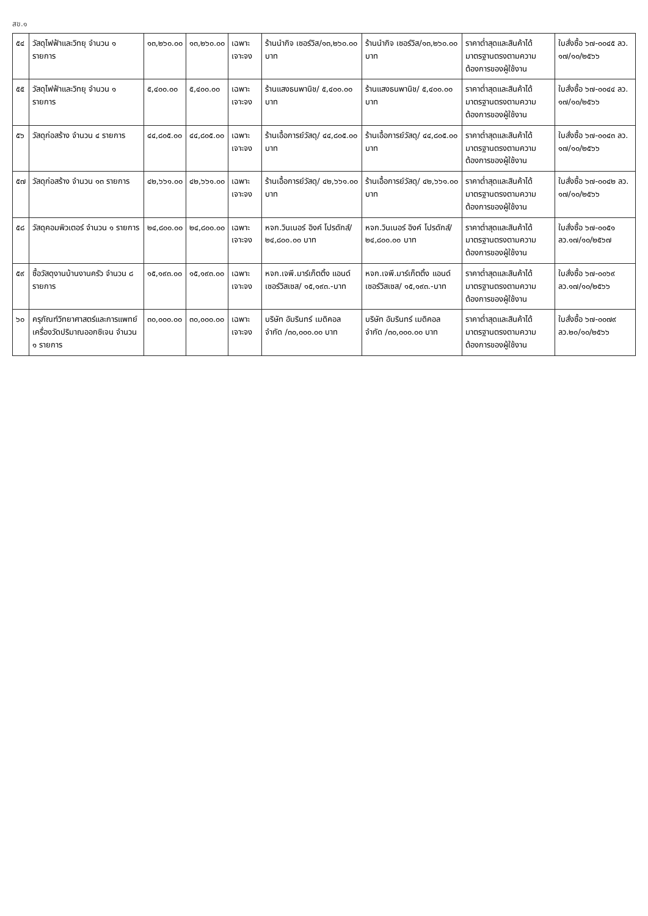สข.๑
| ๕๔ | วัสดุไฟฟ้าและวิทยุ จำนวน ๑ รายการ | ๑๓,๒๖๐.๐๐ | ๑๓,๒๖๐.๐๐ | เฉพาะเจาะจง | ร้านนำกิจ เซอร์วิส/๑๓,๒๖๐.๐๐ บาท | ร้านนำกิจ เซอร์วิส/๑๓,๒๖๐.๐๐ บาท | ราคาต่ำสุดและสินค้าได้มาตรฐานตรงตามความต้องการของผู้ใช้งาน | ใบสั่งซื้อ ๖๗-๐๐๔๕ ลว. ๑๗/๑๐/๒๕๖๖ |
| ๕๕ | วัสดุไฟฟ้าและวิทยุ จำนวน ๑ รายการ | ๕,๔๐๐.๐๐ | ๕,๔๐๐.๐๐ | เฉพาะเจาะจง | ร้านแสงธนพานิช/ ๕,๔๐๐.๐๐ บาท | ร้านแสงธนพานิช/ ๕,๔๐๐.๐๐ บาท | ราคาต่ำสุดและสินค้าได้มาตรฐานตรงตามความต้องการของผู้ใช้งาน | ใบสั่งซื้อ ๖๗-๐๐๔๔ ลว. ๑๗/๑๐/๒๕๖๖ |
| ๕๖ | วัสดุก่อสร้าง จำนวน ๔ รายการ | ๔๔,๘๐๕.๐๐ | ๔๔,๘๐๕.๐๐ | เฉพาะเจาะจง | ร้านเอื้อการย์วัสดุ/ ๔๔,๘๐๕.๐๐ บาท | ร้านเอื้อการย์วัสดุ/ ๔๔,๘๐๕.๐๐ บาท | ราคาต่ำสุดและสินค้าได้มาตรฐานตรงตามความต้องการของผู้ใช้งาน | ใบสั่งซื้อ ๖๗-๐๐๔๓ ลว. ๑๗/๑๐/๒๕๖๖ |
| ๕๗ | วัสดุก่อสร้าง จำนวน ๑๓ รายการ | ๔๒,๖๖๑.๐๐ | ๔๒,๖๖๑.๐๐ | เฉพาะเจาะจง | ร้านเอื้อการย์วัสดุ/ ๔๒,๖๖๑.๐๐ บาท | ร้านเอื้อการย์วัสดุ/ ๔๒,๖๖๑.๐๐ บาท | ราคาต่ำสุดและสินค้าได้มาตรฐานตรงตามความต้องการของผู้ใช้งาน | ใบสั่งซื้อ ๖๗-๐๐๔๒ ลว. ๑๗/๑๐/๒๕๖๖ |
| ๕๘ | วัสดุคอมพิวเตอร์ จำนวน ๑ รายการ | ๒๔,๘๐๐.๐๐ | ๒๔,๘๐๐.๐๐ | เฉพาะเจาะจง | หจก.วินเนอร์ อิงค์ โปรดักส์/๒๔,๘๐๐.๐๐ บาท | หจก.วินเนอร์ อิงค์ โปรดักส์/๒๔,๘๐๐.๐๐ บาท | ราคาต่ำสุดและสินค้าได้มาตรฐานตรงตามความต้องการของผู้ใช้งาน | ใบสั่งซื้อ ๖๗-๐๐๕๑ ลว.๑๗/๑๐/๒๕๖๗ |
| ๕๙ | ซื้อวัสดุงานบ้านงานครัว จำนวน ๘ รายการ | ๑๕,๑๙๓.๐๐ | ๑๕,๑๙๓.๐๐ | เฉพาะเจาะจง | หจก.เจพี.มาร์เก็ตติ้ง แอนด์ เซอร์วิสเซส/ ๑๕,๑๙๓.-บาท | หจก.เจพี.มาร์เก็ตติ้ง แอนด์ เซอร์วิสเซส/ ๑๕,๑๙๓.-บาท | ราคาต่ำสุดและสินค้าได้มาตรฐานตรงตามความต้องการของผู้ใช้งาน | ใบสั่งซื้อ ๖๗-๐๐๖๙ ลว.๑๗/๑๐/๒๕๖๖ |
| ๖๐ | ครุภัณฑ์วิทยาศาสตร์และการแพทย์ เครื่องวัดปริมาณออกซิเจน จำนวน ๑ รายการ | ๓๐,๐๐๐.๐๐ | ๓๐,๐๐๐.๐๐ | เฉพาะเจาะจง | บริษัท อัมรินทร์ เมดิคอล จำกัด /๓๐,๐๐๐.๐๐ บาท | บริษัท อัมรินทร์ เมดิคอล จำกัด /๓๐,๐๐๐.๐๐ บาท | ราคาต่ำสุดและสินค้าได้มาตรฐานตรงตามความต้องการของผู้ใช้งาน | ใบสั่งซื้อ ๖๗-๐๐๗๙ ลว.๒๐/๑๐/๒๕๖๖ |